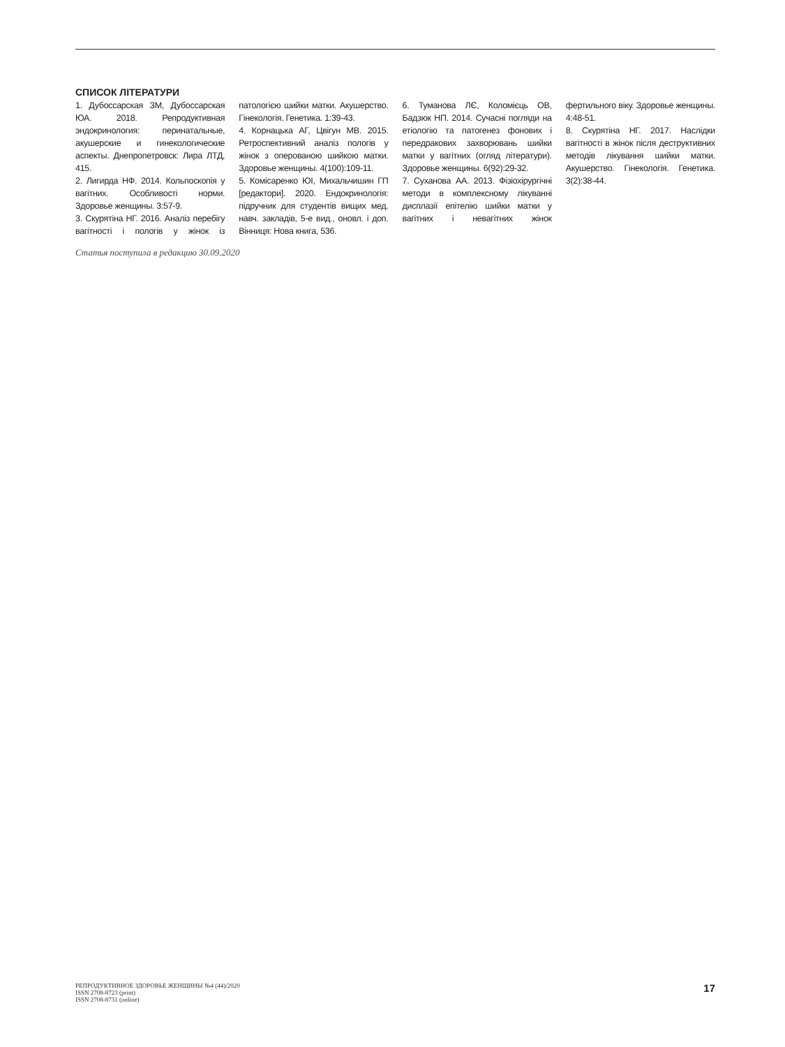СПИСОК ЛІТЕРАТУРИ
1. Дубоссарская ЗМ, Дубоссарская ЮА. 2018. Репродуктивная эндокринология: перинатальные, акушерские и гинекологические аспекты. Днепропетровск: Лира ЛТД, 415.
2. Лигирда НФ. 2014. Кольпоскопія у вагітних. Особливості норми. Здоровье женщины. 3:57-9.
3. Скурятіна НГ. 2016. Аналіз перебігу вагітності і пологів у жінок із патологією шийки матки. Акушерство. Гінекологія. Генетика. 1:39-43.
4. Корнацька АГ, Цвігун МВ. 2015. Ретроспективний аналіз пологів у жінок з оперованою шийкою матки. Здоровье женщины. 4(100):109-11.
5. Комісаренко ЮІ, Михальчишин ГП [редактори]. 2020. Ендокринологія: підручник для студентів вищих мед. навч. закладів, 5-е вид., оновл. і доп. Вінниця: Нова книга, 536.
6. Туманова ЛЄ, Коломієць ОВ, Бадзюк НП. 2014. Сучасні погляди на етіологію та патогенез фонових і передракових захворювань шийки матки у вагітних (огляд літератури). Здоровье женщины. 6(92):29-32.
7. Суханова АА. 2013. Фізіохірургічні методи в комплексному лікуванні дисплазії епітелію шийки матки у вагітних і невагітних жінок фертильного віку. Здоровье женщины. 4:48-51.
8. Скурятіна НГ. 2017. Наслідки вагітності в жінок після деструктивних методів лікування шийки матки. Акушерство. Гінекологія. Генетика. 3(2):38-44.
Статья поступила в редакцию 30.09.2020
РЕПРОДУКТИВНОЕ ЗДОРОВЬЕ ЖЕНЩИНЫ №4 (44)/2020
ISSN 2708-8723 (print)
ISSN 2708-8731 (online)
17